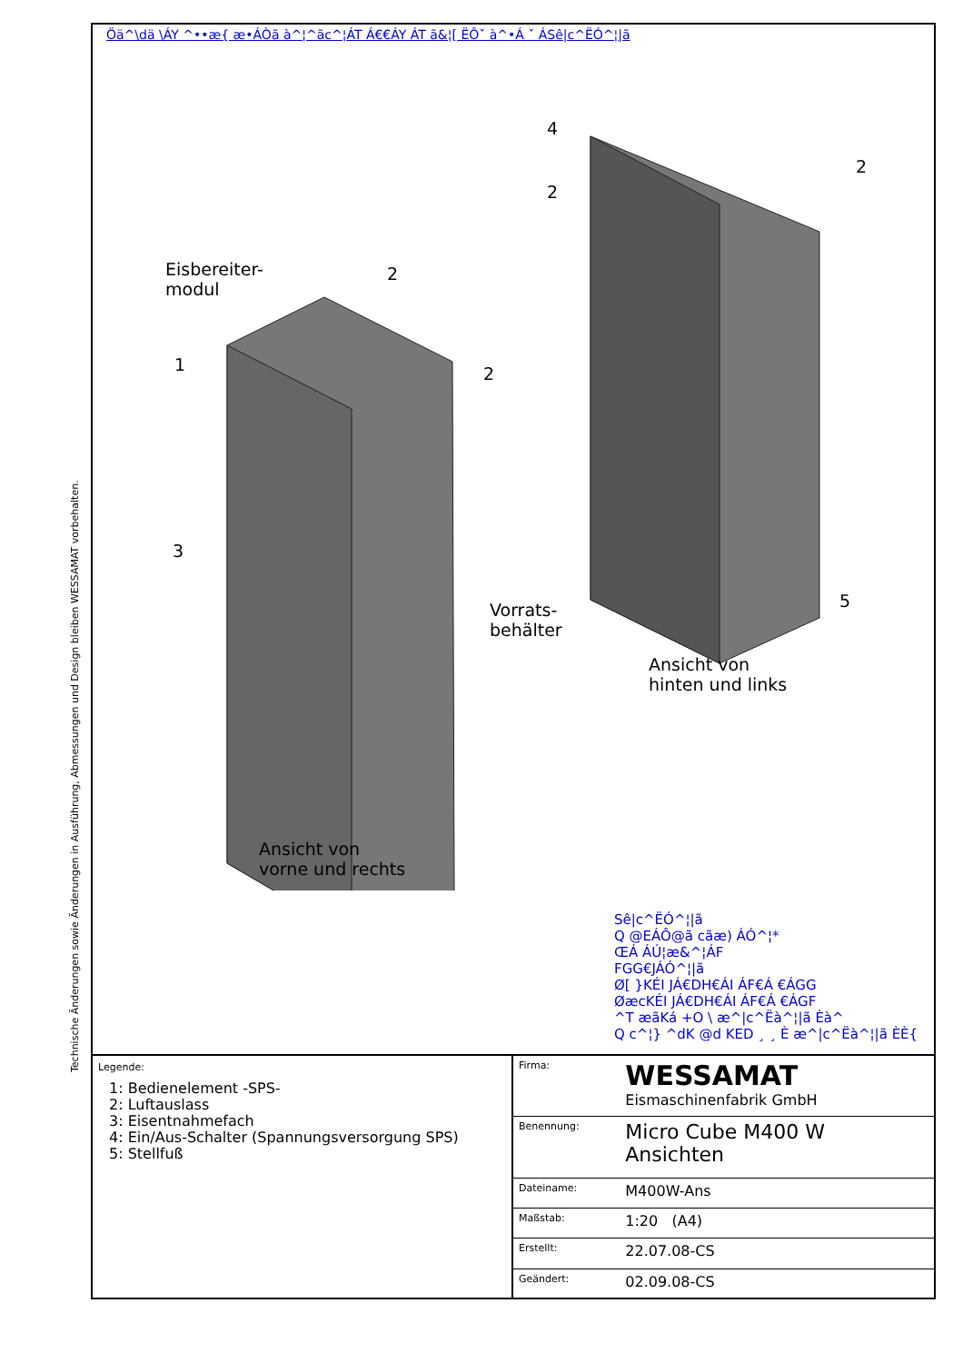Technische Änderungen sowie Änderungen in Ausführung, Abmessungen und Design bleiben WESSAMAT vorbehalten.
Öä^\dä \ÁY ^••æ{ æ•ÁÒã à^¦^ãc^¦ÁT Á€€ÁY ÁT ã&¦[ ËÔˇ à^•Á ˇ ÁSê|c^ËÓ^¦|ã
Eisbereiter-
modul
1
2
2
3
Vorrats-
behälter
4
2
2
5
Ansicht von
hinten und links
Ansicht von
vorne und rechts
Sê|c^ËÓ^¦|ã
Q @EÁÔ@ã cãæ) ÁÓ^¦*
ŒÁ ÁÚ¦æ&^¦ÁF
FGG€JÁÓ^¦|ã
Ø[ }KÉI JÁ€DH€ÁI ÁF€Á €ÁGG
ØæcKÉI JÁ€DH€ÁI ÁF€Á €ÁGF
^T æãKá +O \ æ^|c^Ëà^¦|ã Èà^
Q c^¦} ^dK @d KED ¸ ¸ È æ^|c^Ëà^¦|ã ÈÈ{
Legende:
1: Bedienelement -SPS-
2: Luftauslass
3: Eisentnahmefach
4: Ein/Aus-Schalter (Spannungsversorgung SPS)
5: Stellfuß
| Firma: | WESSAMAT Eismaschinenfabrik GmbH |
| Benennung: | Micro Cube M400 W Ansichten |
| Dateiname: | M400W-Ans |
| Maßstab: | 1:20 (A4) |
| Erstellt: | 22.07.08-CS |
| Geändert: | 02.09.08-CS |